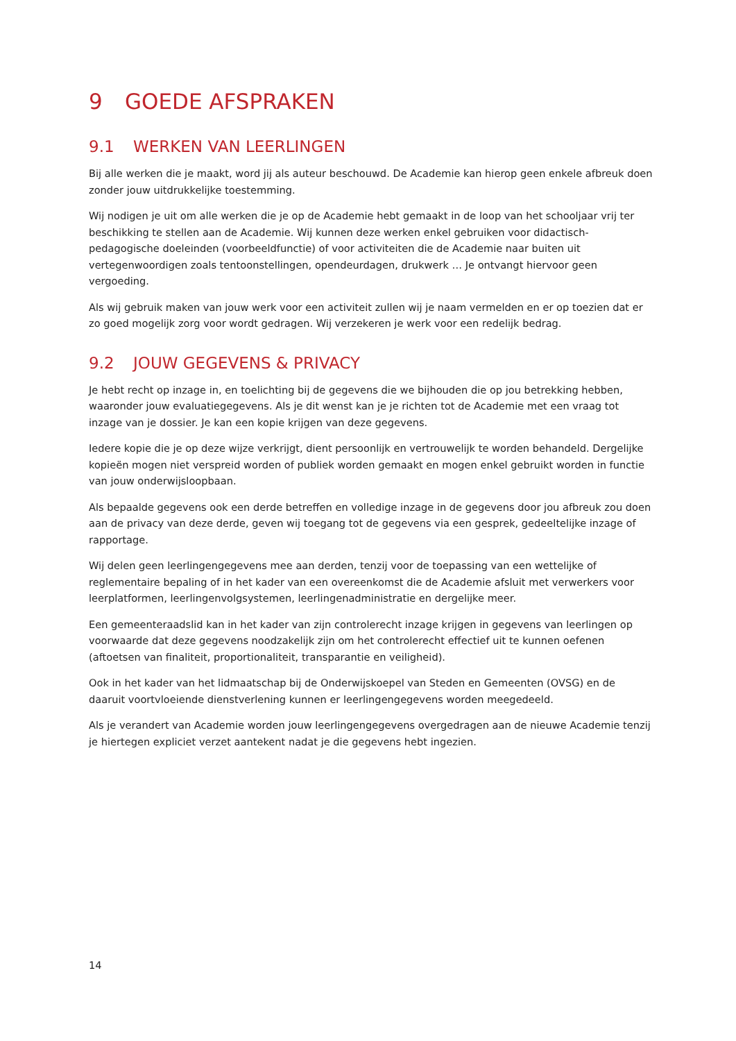9 GOEDE AFSPRAKEN
9.1 WERKEN VAN LEERLINGEN
Bij alle werken die je maakt, word jij als auteur beschouwd. De Academie kan hierop geen enkele afbreuk doen zonder jouw uitdrukkelijke toestemming.
Wij nodigen je uit om alle werken die je op de Academie hebt gemaakt in de loop van het schooljaar vrij ter beschikking te stellen aan de Academie. Wij kunnen deze werken enkel gebruiken voor didactisch-pedagogische doeleinden (voorbeeldfunctie) of voor activiteiten die de Academie naar buiten uit vertegenwoordigen zoals tentoonstellingen, opendeurdagen, drukwerk … Je ontvangt hiervoor geen vergoeding.
Als wij gebruik maken van jouw werk voor een activiteit zullen wij je naam vermelden en er op toezien dat er zo goed mogelijk zorg voor wordt gedragen. Wij verzekeren je werk voor een redelijk bedrag.
9.2 JOUW GEGEVENS & PRIVACY
Je hebt recht op inzage in, en toelichting bij de gegevens die we bijhouden die op jou betrekking hebben, waaronder jouw evaluatiegegevens. Als je dit wenst kan je je richten tot de Academie met een vraag tot inzage van je dossier. Je kan een kopie krijgen van deze gegevens.
Iedere kopie die je op deze wijze verkrijgt, dient persoonlijk en vertrouwelijk te worden behandeld. Dergelijke kopieën mogen niet verspreid worden of publiek worden gemaakt en mogen enkel gebruikt worden in functie van jouw onderwijsloopbaan.
Als bepaalde gegevens ook een derde betreffen en volledige inzage in de gegevens door jou afbreuk zou doen aan de privacy van deze derde, geven wij toegang tot de gegevens via een gesprek, gedeeltelijke inzage of rapportage.
Wij delen geen leerlingengegevens mee aan derden, tenzij voor de toepassing van een wettelijke of reglementaire bepaling of in het kader van een overeenkomst die de Academie afsluit met verwerkers voor leerplatformen, leerlingenvolgsystemen, leerlingenadministratie en dergelijke meer.
Een gemeenteraadslid kan in het kader van zijn controlerecht inzage krijgen in gegevens van leerlingen op voorwaarde dat deze gegevens noodzakelijk zijn om het controlerecht effectief uit te kunnen oefenen (aftoetsen van finaliteit, proportionaliteit, transparantie en veiligheid).
Ook in het kader van het lidmaatschap bij de Onderwijskoepel van Steden en Gemeenten (OVSG) en de daaruit voortvloeiende dienstverlening kunnen er leerlingengegevens worden meegedeeld.
Als je verandert van Academie worden jouw leerlingengegevens overgedragen aan de nieuwe Academie tenzij je hiertegen expliciet verzet aantekent nadat je die gegevens hebt ingezien.
14